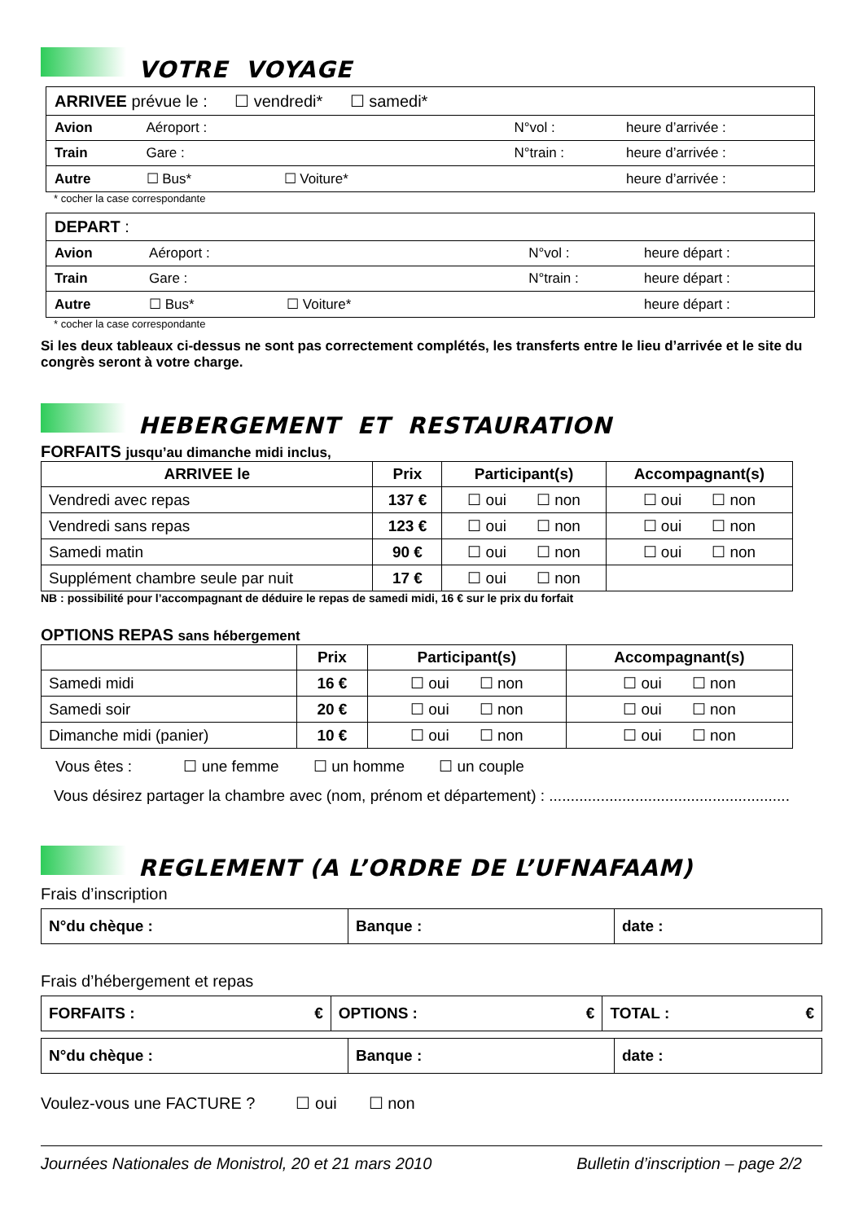VOTRE VOYAGE
| ARRIVEE prévue le : ☐ vendredi* ☐ samedi* | | | |
| Avion | Aéroport : | N°vol : | heure d’arrivée : |
| Train | Gare : | N°train : | heure d’arrivée : |
| Autre | ☐ Bus* ☐ Voiture* | | heure d’arrivée : |
* cocher la case correspondante
| DEPART : | | | |
| Avion | Aéroport : | N°vol : | heure départ : |
| Train | Gare : | N°train : | heure départ : |
| Autre | ☐ Bus* ☐ Voiture* | | heure départ : |
* cocher la case correspondante
Si les deux tableaux ci-dessus ne sont pas correctement complétés, les transferts entre le lieu d’arrivée et le site du congrès seront à votre charge.
HEBERGEMENT ET RESTAURATION
FORFAITS jusqu’au dimanche midi inclus,
| ARRIVEE le | Prix | Participant(s) | Accompagnant(s) |
| --- | --- | --- | --- |
| Vendredi avec repas | 137 € | ☐ oui ☐ non | ☐ oui ☐ non |
| Vendredi sans repas | 123 € | ☐ oui ☐ non | ☐ oui ☐ non |
| Samedi matin | 90 € | ☐ oui ☐ non | ☐ oui ☐ non |
| Supplément chambre seule par nuit | 17 € | ☐ oui ☐ non | |
NB : possibilité pour l’accompagnant de déduire le repas de samedi midi, 16 € sur le prix du forfait
OPTIONS REPAS sans hébergement
| | Prix | Participant(s) | Accompagnant(s) |
| --- | --- | --- | --- |
| Samedi midi | 16 € | ☐ oui ☐ non | ☐ oui ☐ non |
| Samedi soir | 20 € | ☐ oui ☐ non | ☐ oui ☐ non |
| Dimanche midi (panier) | 10 € | ☐ oui ☐ non | ☐ oui ☐ non |
Vous êtes : ☐ une femme ☐ un homme ☐ un couple
Vous désirez partager la chambre avec (nom, prénom et département) : ........................................................
REGLEMENT (A L’ORDRE DE L’UFNAFAAM)
Frais d’inscription
| N°du chèque : | Banque : | date : |
Frais d’hébergement et repas
| FORFAITS : € | OPTIONS : € | TOTAL : € |
| N°du chèque : | Banque : | date : |
Voulez-vous une FACTURE ? ☐ oui ☐ non
Journées Nationales de Monistrol, 20 et 21 mars 2010 Bulletin d’inscription – page 2/2